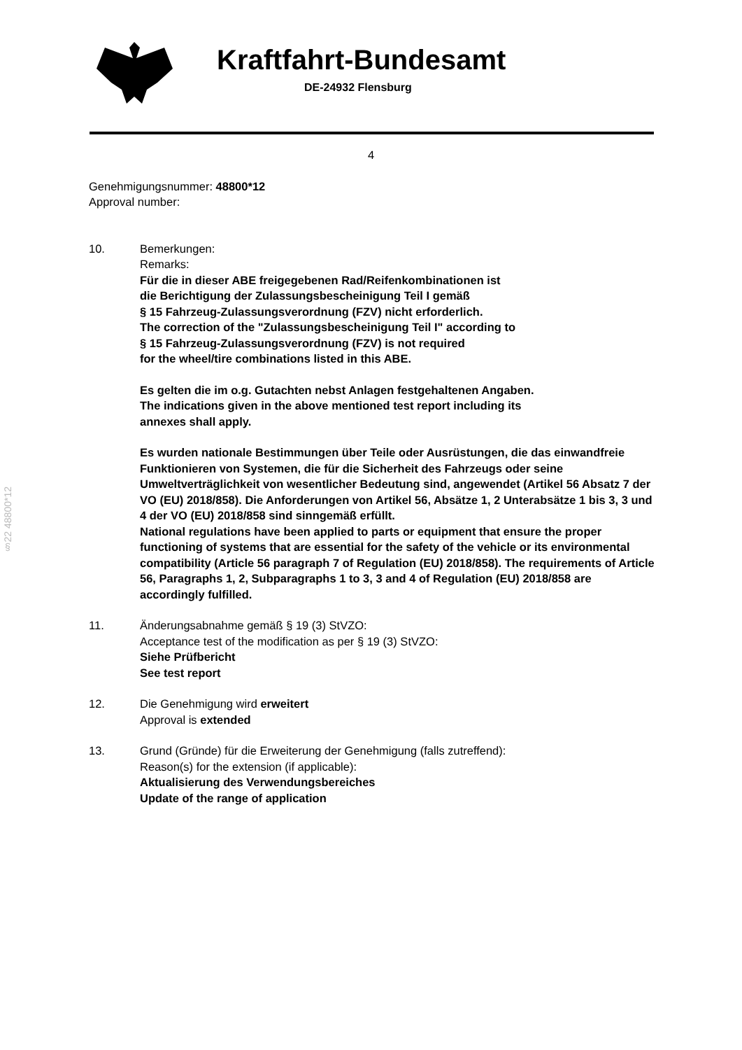Kraftfahrt-Bundesamt
DE-24932 Flensburg
4
§22 48800*12
Genehmigungsnummer: 48800*12
Approval number:
10. Bemerkungen:
Remarks:
Für die in dieser ABE freigegebenen Rad/Reifenkombinationen ist
die Berichtigung der Zulassungsbescheinigung Teil I gemäß
§ 15 Fahrzeug-Zulassungsverordnung (FZV) nicht erforderlich.
The correction of the "Zulassungsbescheinigung Teil I" according to
§ 15 Fahrzeug-Zulassungsverordnung (FZV) is not required
for the wheel/tire combinations listed in this ABE.
Es gelten die im o.g. Gutachten nebst Anlagen festgehaltenen Angaben.
The indications given in the above mentioned test report including its
annexes shall apply.
Es wurden nationale Bestimmungen über Teile oder Ausrüstungen, die das einwandfreie Funktionieren von Systemen, die für die Sicherheit des Fahrzeugs oder seine Umweltverträglichkeit von wesentlicher Bedeutung sind, angewendet (Artikel 56 Absatz 7 der VO (EU) 2018/858). Die Anforderungen von Artikel 56, Absätze 1, 2 Unterabsätze 1 bis 3, 3 und 4 der VO (EU) 2018/858 sind sinngemäß erfüllt.
National regulations have been applied to parts or equipment that ensure the proper functioning of systems that are essential for the safety of the vehicle or its environmental compatibility (Article 56 paragraph 7 of Regulation (EU) 2018/858). The requirements of Article 56, Paragraphs 1, 2, Subparagraphs 1 to 3, 3 and 4 of Regulation (EU) 2018/858 are accordingly fulfilled.
11. Änderungsabnahme gemäß § 19 (3) StVZO:
Acceptance test of the modification as per § 19 (3) StVZO:
Siehe Prüfbericht
See test report
12. Die Genehmigung wird erweitert
Approval is extended
13. Grund (Gründe) für die Erweiterung der Genehmigung (falls zutreffend):
Reason(s) for the extension (if applicable):
Aktualisierung des Verwendungsbereiches
Update of the range of application